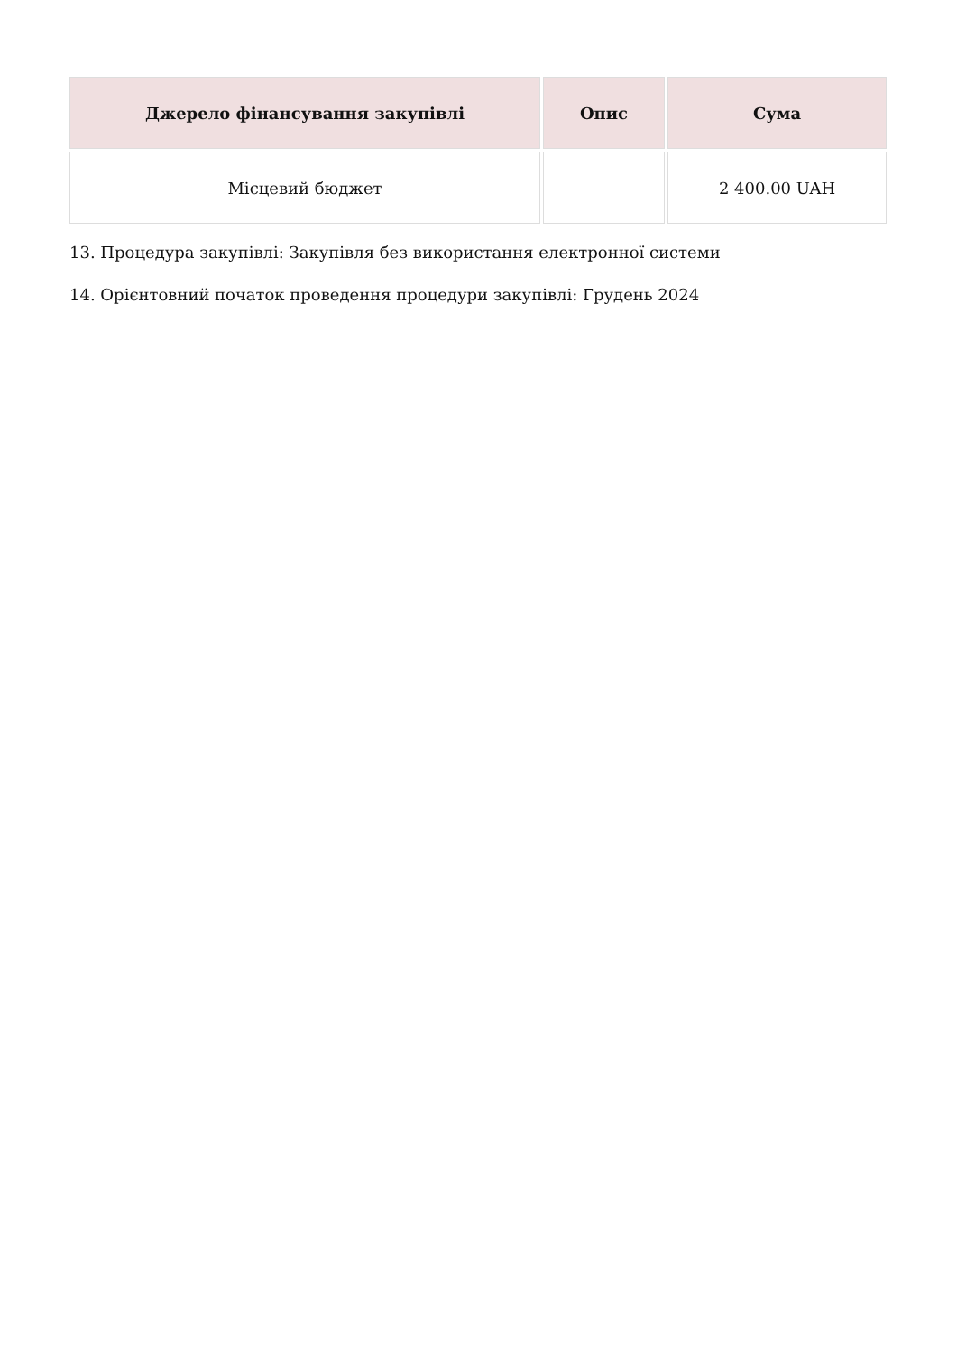| Джерело фінансування закупівлі | Опис | Сума |
| --- | --- | --- |
| Місцевий бюджет | | 2 400.00 UAH |
13. Процедура закупівлі: Закупівля без використання електронної системи
14. Орієнтовний початок проведення процедури закупівлі: Грудень 2024